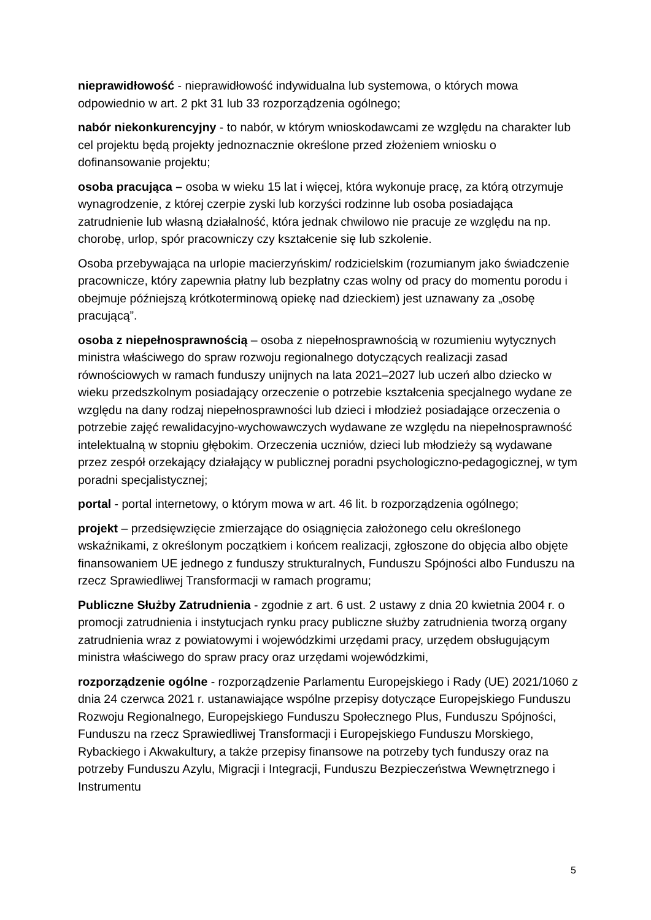nieprawidłowość - nieprawidłowość indywidualna lub systemowa, o których mowa odpowiednio w art. 2 pkt 31 lub 33 rozporządzenia ogólnego;
nabór niekonkurencyjny - to nabór, w którym wnioskodawcami ze względu na charakter lub cel projektu będą projekty jednoznacznie określone przed złożeniem wniosku o dofinansowanie projektu;
osoba pracująca – osoba w wieku 15 lat i więcej, która wykonuje pracę, za którą otrzymuje wynagrodzenie, z której czerpie zyski lub korzyści rodzinne lub osoba posiadająca zatrudnienie lub własną działalność, która jednak chwilowo nie pracuje ze względu na np. chorobę, urlop, spór pracowniczy czy kształcenie się lub szkolenie.
Osoba przebywająca na urlopie macierzyńskim/ rodzicielskim (rozumianym jako świadczenie pracownicze, który zapewnia płatny lub bezpłatny czas wolny od pracy do momentu porodu i obejmuje późniejszą krótkoterminową opiekę nad dzieckiem) jest uznawany za „osobę pracującą”.
osoba z niepełnosprawnością – osoba z niepełnosprawnością w rozumieniu wytycznych ministra właściwego do spraw rozwoju regionalnego dotyczących realizacji zasad równościowych w ramach funduszy unijnych na lata 2021–2027 lub uczeń albo dziecko w wieku przedszkolnym posiadający orzeczenie o potrzebie kształcenia specjalnego wydane ze względu na dany rodzaj niepełnosprawności lub dzieci i młodzież posiadające orzeczenia o potrzebie zajęć rewalidacyjno-wychowawczych wydawane ze względu na niepełnosprawność intelektualną w stopniu głębokim. Orzeczenia uczniów, dzieci lub młodzieży są wydawane przez zespół orzekający działający w publicznej poradni psychologiczno-pedagogicznej, w tym poradni specjalistycznej;
portal - portal internetowy, o którym mowa w art. 46 lit. b rozporządzenia ogólnego;
projekt – przedsięwzięcie zmierzające do osiągnięcia założonego celu określonego wskaźnikami, z określonym początkiem i końcem realizacji, zgłoszone do objęcia albo objęte finansowaniem UE jednego z funduszy strukturalnych, Funduszu Spójności albo Funduszu na rzecz Sprawiedliwej Transformacji w ramach programu;
Publiczne Służby Zatrudnienia - zgodnie z art. 6 ust. 2 ustawy z dnia 20 kwietnia 2004 r. o promocji zatrudnienia i instytucjach rynku pracy publiczne służby zatrudnienia tworzą organy zatrudnienia wraz z powiatowymi i wojewódzkimi urzędami pracy, urzędem obsługującym ministra właściwego do spraw pracy oraz urzędami wojewódzkimi,
rozporządzenie ogólne - rozporządzenie Parlamentu Europejskiego i Rady (UE) 2021/1060 z dnia 24 czerwca 2021 r. ustanawiające wspólne przepisy dotyczące Europejskiego Funduszu Rozwoju Regionalnego, Europejskiego Funduszu Społecznego Plus, Funduszu Spójności, Funduszu na rzecz Sprawiedliwej Transformacji i Europejskiego Funduszu Morskiego, Rybackiego i Akwakultury, a także przepisy finansowe na potrzeby tych funduszy oraz na potrzeby Funduszu Azylu, Migracji i Integracji, Funduszu Bezpieczeństwa Wewnętrznego i Instrumentu
5